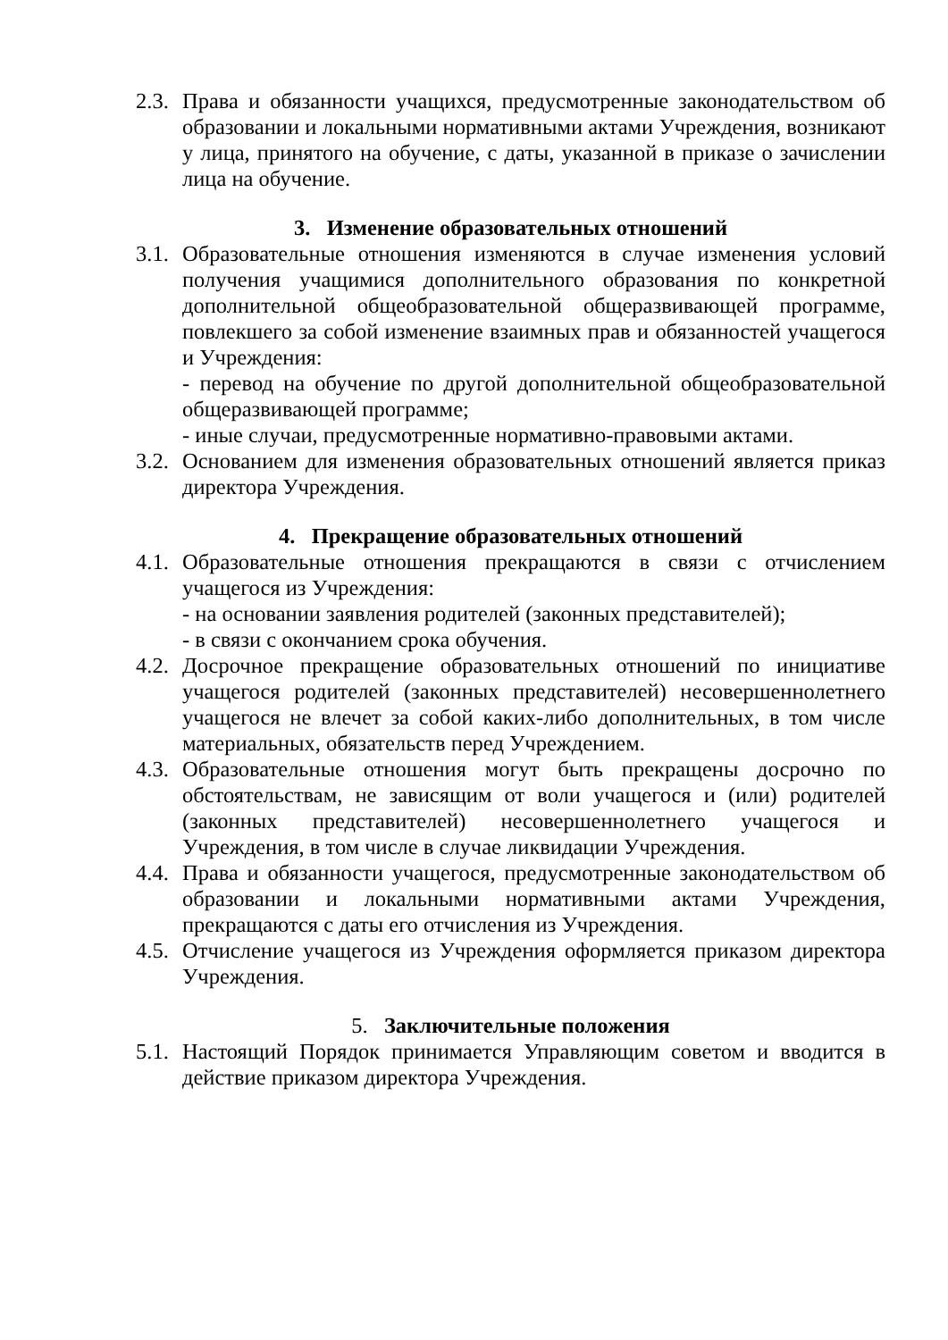2.3.
Права и обязанности учащихся, предусмотренные законодательством об образовании и локальными нормативными актами Учреждения, возникают у лица, принятого на обучение, с даты, указанной в приказе о зачислении лица на обучение.
3. Изменение образовательных отношений
3.1.
Образовательные отношения изменяются в случае изменения условий получения учащимися дополнительного образования по конкретной дополнительной общеобразовательной общеразвивающей программе, повлекшего за собой изменение взаимных прав и обязанностей учащегося и Учреждения:
- перевод на обучение по другой дополнительной общеобразовательной общеразвивающей программе;
- иные случаи, предусмотренные нормативно-правовыми актами.
3.2.
Основанием для изменения образовательных отношений является приказ директора Учреждения.
4. Прекращение образовательных отношений
4.1.
Образовательные отношения прекращаются в связи с отчислением учащегося из Учреждения:
- на основании заявления родителей (законных представителей);
- в связи с окончанием срока обучения.
4.2.
Досрочное прекращение образовательных отношений по инициативе учащегося родителей (законных представителей) несовершеннолетнего учащегося не влечет за собой каких-либо дополнительных, в том числе материальных, обязательств перед Учреждением.
4.3.
Образовательные отношения могут быть прекращены досрочно по обстоятельствам, не зависящим от воли учащегося и (или) родителей (законных представителей) несовершеннолетнего учащегося и Учреждения, в том числе в случае ликвидации Учреждения.
4.4.
Права и обязанности учащегося, предусмотренные законодательством об образовании и локальными нормативными актами Учреждения, прекращаются с даты его отчисления из Учреждения.
4.5.
Отчисление учащегося из Учреждения оформляется приказом директора Учреждения.
5. Заключительные положения
5.1.
Настоящий Порядок принимается Управляющим советом и вводится в действие приказом директора Учреждения.